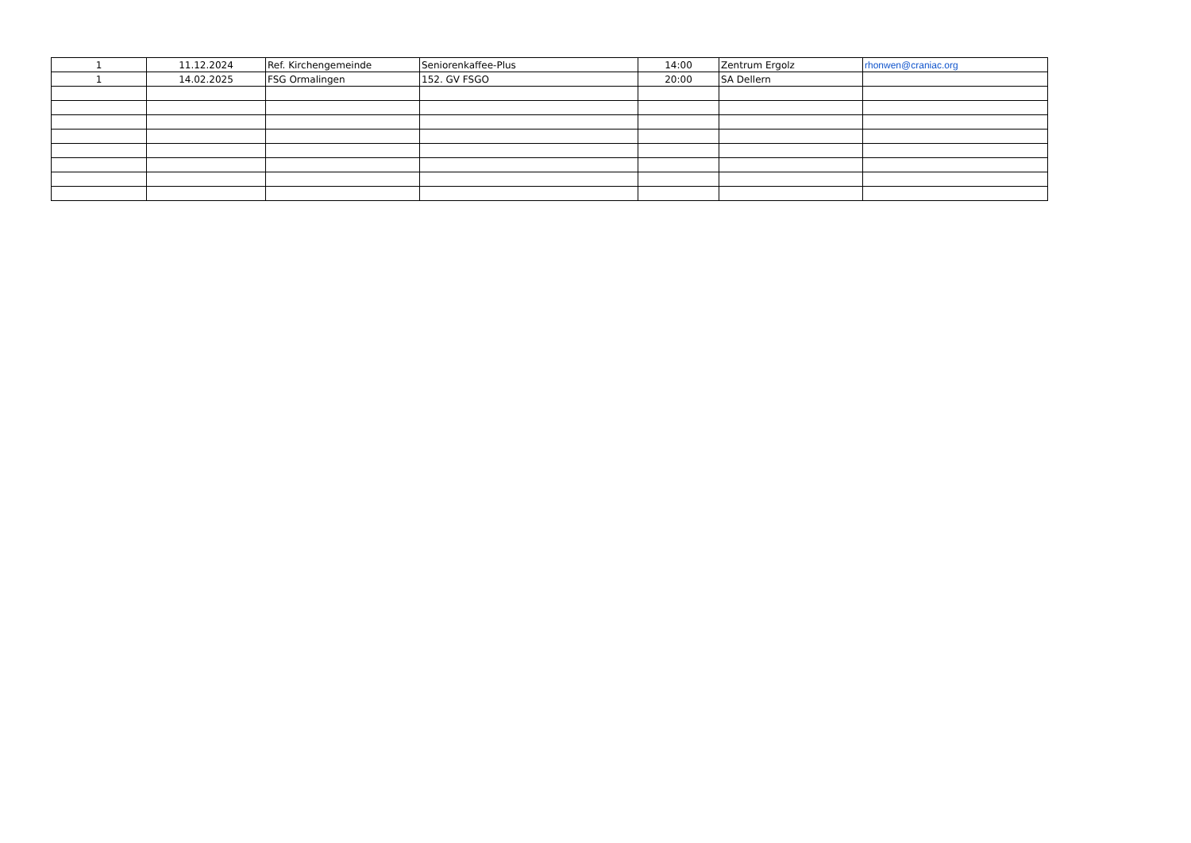| 1 | 11.12.2024 | Ref. Kirchengemeinde | Seniorenkaffee-Plus | 14:00 | Zentrum Ergolz | rhonwen@craniac.org |
| 1 | 14.02.2025 | FSG Ormalingen | 152. GV FSGO | 20:00 | SA Dellern | |